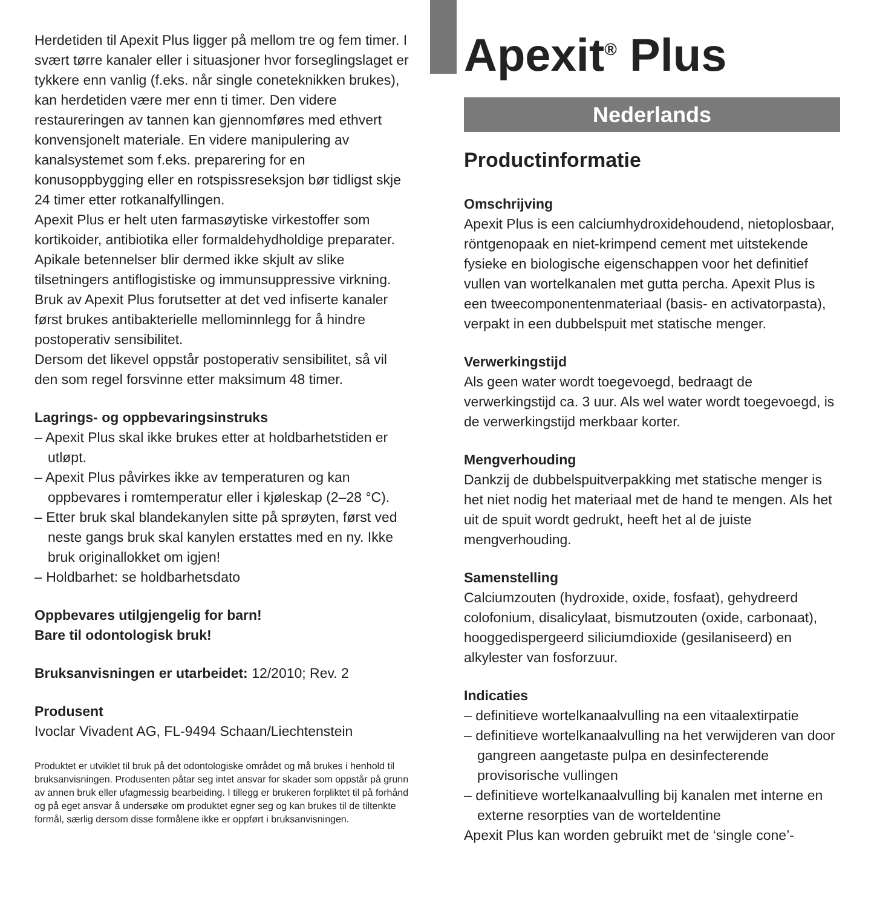Herdetiden til Apexit Plus ligger på mellom tre og fem timer. I svært tørre kanaler eller i situasjoner hvor forseglingslaget er tykkere enn vanlig (f.eks. når single coneteknikken brukes), kan herdetiden være mer enn ti timer. Den videre restaureringen av tannen kan gjennomføres med ethvert konvensjonelt materiale. En videre manipulering av kanalsystemet som f.eks. preparering for en konusoppbygging eller en rotspissreseksjon bør tidligst skje 24 timer etter rotkanalfyllingen.
Apexit Plus er helt uten farmasøytiske virkestoffer som kortikoider, antibiotika eller formaldehydholdige preparater. Apikale betennelser blir dermed ikke skjult av slike tilsetningers antiflogistiske og immunsuppressive virkning. Bruk av Apexit Plus forutsetter at det ved infiserte kanaler først brukes antibakterielle mellominnlegg for å hindre postoperativ sensibilitet.
Dersom det likevel oppstår postoperativ sensibilitet, så vil den som regel forsvinne etter maksimum 48 timer.
Lagrings- og oppbevaringsinstruks
– Apexit Plus skal ikke brukes etter at holdbarhetstiden er utløpt.
– Apexit Plus påvirkes ikke av temperaturen og kan oppbevares i romtemperatur eller i kjøleskap (2–28 °C).
– Etter bruk skal blandekanylen sitte på sprøyten, først ved neste gangs bruk skal kanylen erstattes med en ny. Ikke bruk originallokket om igjen!
– Holdbarhet: se holdbarhetsdato
Oppbevares utilgjengelig for barn!
Bare til odontologisk bruk!
Bruksanvisningen er utarbeidet: 12/2010; Rev. 2
Produsent
Ivoclar Vivadent AG, FL-9494 Schaan/Liechtenstein
Produktet er utviklet til bruk på det odontologiske området og må brukes i henhold til bruksanvisningen. Produsenten påtar seg intet ansvar for skader som oppstår på grunn av annen bruk eller ufagmessig bearbeiding. I tillegg er brukeren forpliktet til på forhånd og på eget ansvar å undersøke om produktet egner seg og kan brukes til de tiltenkte formål, særlig dersom disse formålene ikke er oppført i bruksanvisningen.
Apexit<sup>®</sup> Plus
Nederlands
Productinformatie
Omschrijving
Apexit Plus is een calciumhydroxidehoudend, nietoplosbaar, röntgenopaak en niet-krimpend cement met uitstekende fysieke en biologische eigenschappen voor het definitief vullen van wortelkanalen met gutta percha. Apexit Plus is een tweecomponentenmateriaal (basis- en activatorpasta), verpakt in een dubbelspuit met statische menger.
Verwerkingstijd
Als geen water wordt toegevoegd, bedraagt de verwerkingstijd ca. 3 uur. Als wel water wordt toegevoegd, is de verwerkingstijd merkbaar korter.
Mengverhouding
Dankzij de dubbelspuitverpakking met statische menger is het niet nodig het materiaal met de hand te mengen. Als het uit de spuit wordt gedrukt, heeft het al de juiste mengverhouding.
Samenstelling
Calciumzouten (hydroxide, oxide, fosfaat), gehydreerd colofonium, disalicylaat, bismutzouten (oxide, carbonaat), hooggedispergeerd siliciumdioxide (gesilaniseerd) en alkylester van fosforzuur.
Indicaties
– definitieve wortelkanaalvulling na een vitaalextirpatie
– definitieve wortelkanaalvulling na het verwijderen van door gangreen aangetaste pulpa en desinfecterende provisorische vullingen
– definitieve wortelkanaalvulling bij kanalen met interne en externe resorpties van de worteldentine
Apexit Plus kan worden gebruikt met de ‘single cone’-